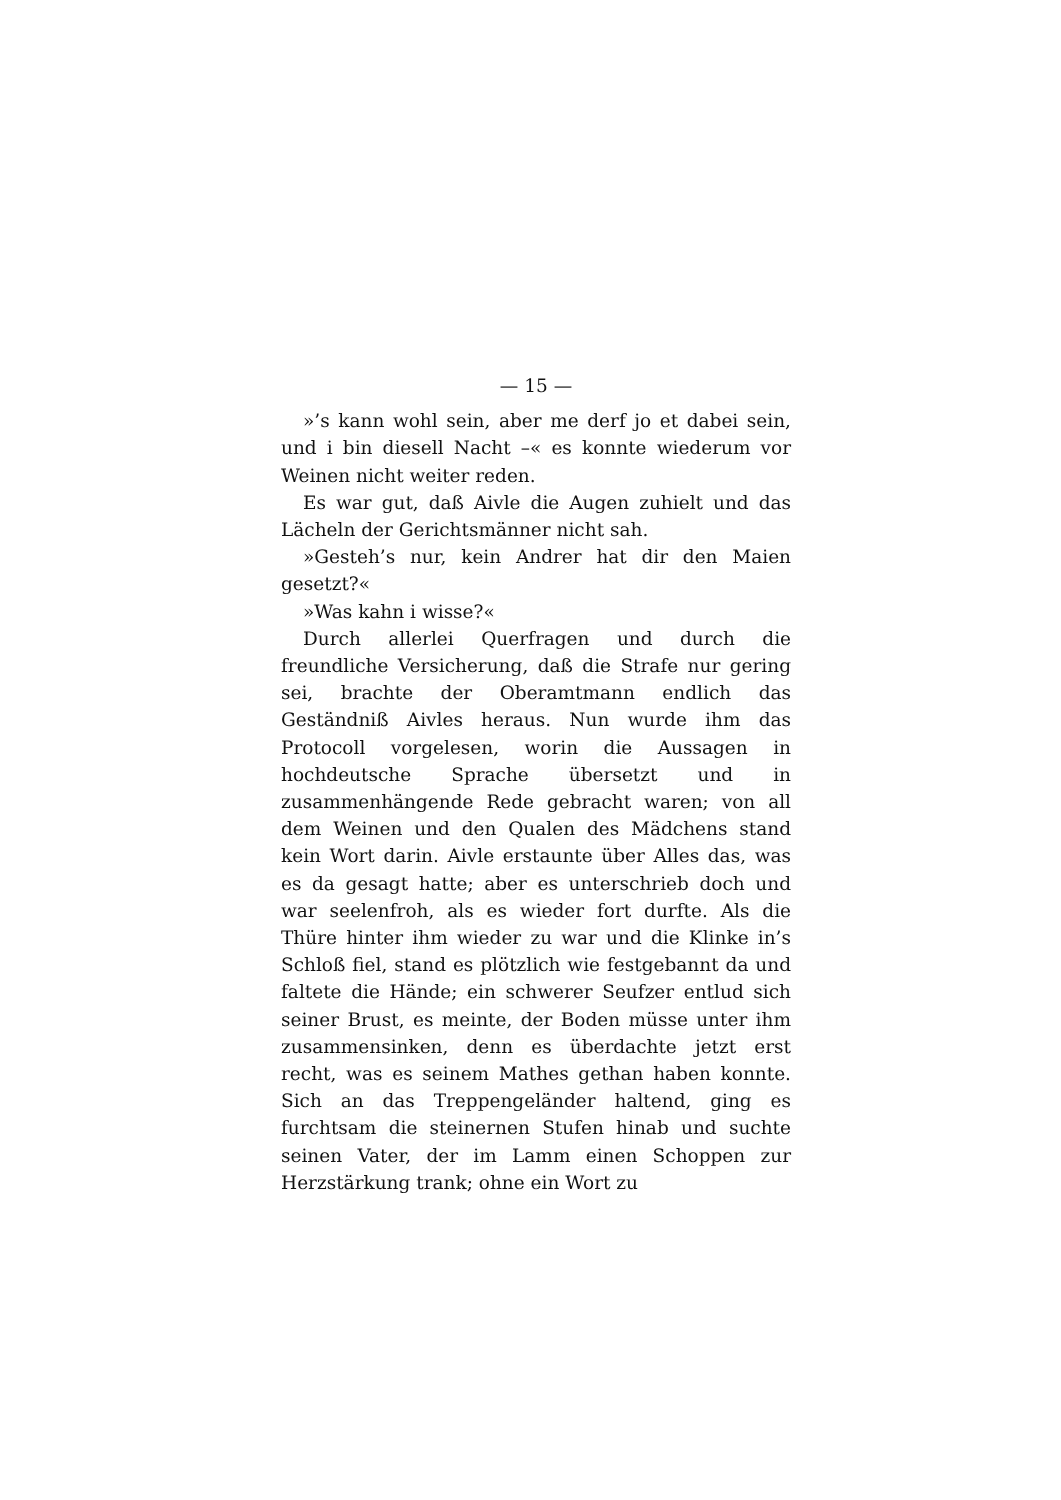— 15 —
»’s kann wohl sein, aber me derf jo et dabei sein, und i bin diesell Nacht –« es konnte wiederum vor Weinen nicht weiter reden.
Es war gut, daß Aivle die Augen zuhielt und das Lächeln der Gerichtsmänner nicht sah.
»Gesteh’s nur, kein Andrer hat dir den Maien gesetzt?«
»Was kahn i wisse?«
Durch allerlei Querfragen und durch die freundliche Versicherung, daß die Strafe nur gering sei, brachte der Oberamtmann endlich das Geständniß Aivles heraus. Nun wurde ihm das Protocoll vorgelesen, worin die Aussagen in hochdeutsche Sprache übersetzt und in zusammenhängende Rede gebracht waren; von all dem Weinen und den Qualen des Mädchens stand kein Wort darin. Aivle erstaunte über Alles das, was es da gesagt hatte; aber es unterschrieb doch und war seelenfroh, als es wieder fort durfte. Als die Thüre hinter ihm wieder zu war und die Klinke in’s Schloß fiel, stand es plötzlich wie festgebannt da und faltete die Hände; ein schwerer Seufzer entlud sich seiner Brust, es meinte, der Boden müsse unter ihm zusammensinken, denn es überdachte jetzt erst recht, was es seinem Mathes gethan haben konnte. Sich an das Treppengeländer haltend, ging es furchtsam die steinernen Stufen hinab und suchte seinen Vater, der im Lamm einen Schoppen zur Herzstärkung trank; ohne ein Wort zu